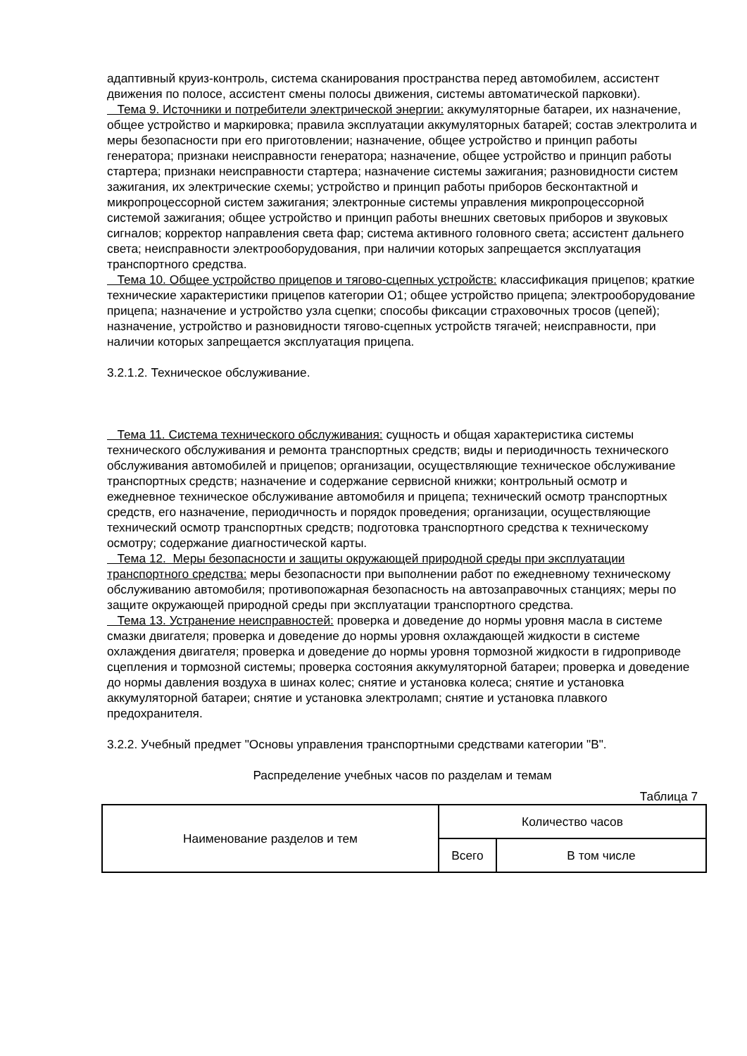адаптивный круиз-контроль, система сканирования пространства перед автомобилем, ассистент движения по полосе, ассистент смены полосы движения, системы автоматической парковки).
Тема 9. Источники и потребители электрической энергии: аккумуляторные батареи, их назначение, общее устройство и маркировка; правила эксплуатации аккумуляторных батарей; состав электролита и меры безопасности при его приготовлении; назначение, общее устройство и принцип работы генератора; признаки неисправности генератора; назначение, общее устройство и принцип работы стартера; признаки неисправности стартера; назначение системы зажигания; разновидности систем зажигания, их электрические схемы; устройство и принцип работы приборов бесконтактной и микропроцессорной систем зажигания; электронные системы управления микропроцессорной системой зажигания; общее устройство и принцип работы внешних световых приборов и звуковых сигналов; корректор направления света фар; система активного головного света; ассистент дальнего света; неисправности электрооборудования, при наличии которых запрещается эксплуатация транспортного средства.
Тема 10. Общее устройство прицепов и тягово-сцепных устройств: классификация прицепов; краткие технические характеристики прицепов категории O1; общее устройство прицепа; электрооборудование прицепа; назначение и устройство узла сцепки; способы фиксации страховочных тросов (цепей); назначение, устройство и разновидности тягово-сцепных устройств тягачей; неисправности, при наличии которых запрещается эксплуатация прицепа.
3.2.1.2. Техническое обслуживание.
Тема 11. Система технического обслуживания: сущность и общая характеристика системы технического обслуживания и ремонта транспортных средств; виды и периодичность технического обслуживания автомобилей и прицепов; организации, осуществляющие техническое обслуживание транспортных средств; назначение и содержание сервисной книжки; контрольный осмотр и ежедневное техническое обслуживание автомобиля и прицепа; технический осмотр транспортных средств, его назначение, периодичность и порядок проведения; организации, осуществляющие технический осмотр транспортных средств; подготовка транспортного средства к техническому осмотру; содержание диагностической карты.
Тема 12. Меры безопасности и защиты окружающей природной среды при эксплуатации транспортного средства: меры безопасности при выполнении работ по ежедневному техническому обслуживанию автомобиля; противопожарная безопасность на автозаправочных станциях; меры по защите окружающей природной среды при эксплуатации транспортного средства.
Тема 13. Устранение неисправностей: проверка и доведение до нормы уровня масла в системе смазки двигателя; проверка и доведение до нормы уровня охлаждающей жидкости в системе охлаждения двигателя; проверка и доведение до нормы уровня тормозной жидкости в гидроприводе сцепления и тормозной системы; проверка состояния аккумуляторной батареи; проверка и доведение до нормы давления воздуха в шинах колес; снятие и установка колеса; снятие и установка аккумуляторной батареи; снятие и установка электроламп; снятие и установка плавкого предохранителя.
3.2.2. Учебный предмет "Основы управления транспортными средствами категории "B".
Распределение учебных часов по разделам и темам
Таблица 7
| Наименование разделов и тем | Количество часов | |
| --- | --- | --- |
| | Всего | В том числе |